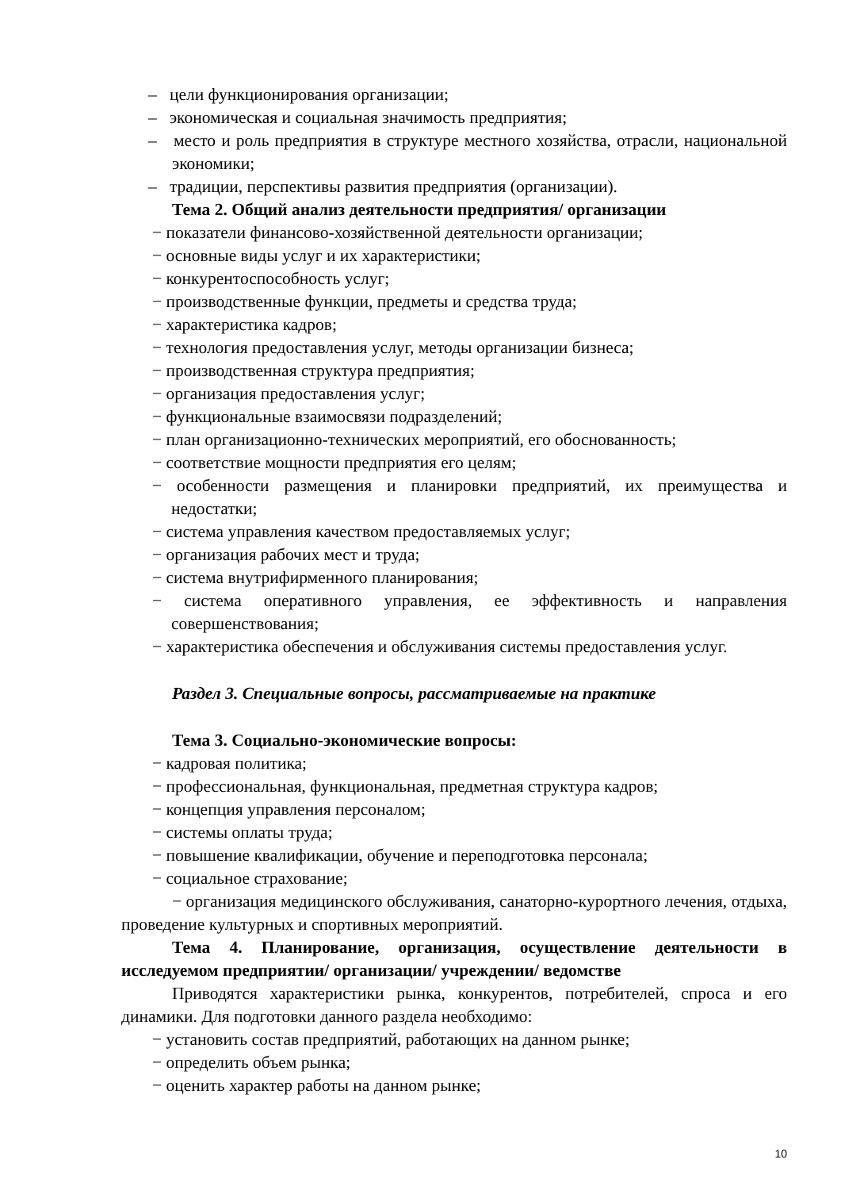– цели функционирования организации;
– экономическая и социальная значимость предприятия;
– место и роль предприятия в структуре местного хозяйства, отрасли, национальной экономики;
– традиции, перспективы развития предприятия (организации).
Тема 2. Общий анализ деятельности предприятия/ организации
− показатели финансово-хозяйственной деятельности организации;
− основные виды услуг и их характеристики;
− конкурентоспособность услуг;
− производственные функции, предметы и средства труда;
− характеристика кадров;
− технология предоставления услуг, методы организации бизнеса;
− производственная структура предприятия;
− организация предоставления услуг;
− функциональные взаимосвязи подразделений;
− план организационно-технических мероприятий, его обоснованность;
− соответствие мощности предприятия его целям;
− особенности размещения и планировки предприятий, их преимущества и недостатки;
− система управления качеством предоставляемых услуг;
− организация рабочих мест и труда;
− система внутрифирменного планирования;
− система оперативного управления, ее эффективность и направления совершенствования;
− характеристика обеспечения и обслуживания системы предоставления услуг.
Раздел 3. Специальные вопросы, рассматриваемые на практике
Тема 3. Социально-экономические вопросы:
− кадровая политика;
− профессиональная, функциональная, предметная структура кадров;
− концепция управления персоналом;
− системы оплаты труда;
− повышение квалификации, обучение и переподготовка персонала;
− социальное страхование;
− организация медицинского обслуживания, санаторно-курортного лечения, отдыха, проведение культурных и спортивных мероприятий.
Тема 4. Планирование, организация, осуществление деятельности в исследуемом предприятии/ организации/ учреждении/ ведомстве
Приводятся характеристики рынка, конкурентов, потребителей, спроса и его динамики. Для подготовки данного раздела необходимо:
− установить состав предприятий, работающих на данном рынке;
− определить объем рынка;
− оценить характер работы на данном рынке;
10